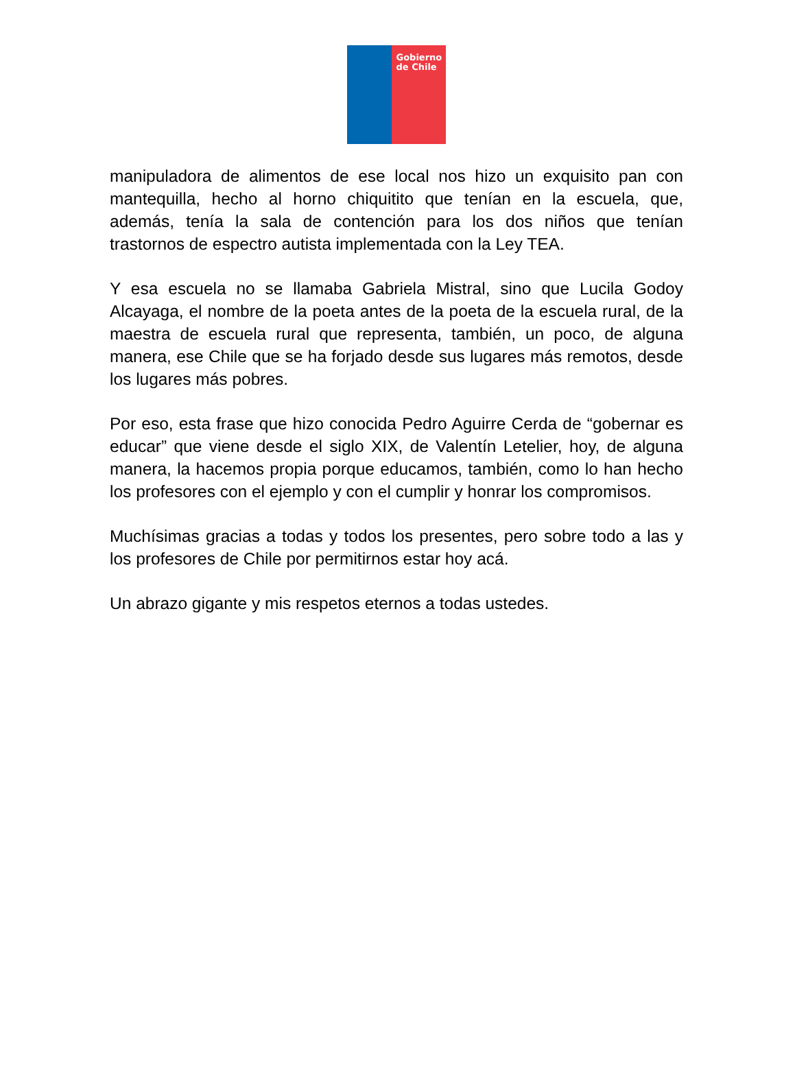Gobierno de Chile
manipuladora de alimentos de ese local nos hizo un exquisito pan con mantequilla, hecho al horno chiquitito que tenían en la escuela, que, además, tenía la sala de contención para los dos niños que tenían trastornos de espectro autista implementada con la Ley TEA.
Y esa escuela no se llamaba Gabriela Mistral, sino que Lucila Godoy Alcayaga, el nombre de la poeta antes de la poeta de la escuela rural, de la maestra de escuela rural que representa, también, un poco, de alguna manera, ese Chile que se ha forjado desde sus lugares más remotos, desde los lugares más pobres.
Por eso, esta frase que hizo conocida Pedro Aguirre Cerda de “gobernar es educar” que viene desde el siglo XIX, de Valentín Letelier, hoy, de alguna manera, la hacemos propia porque educamos, también, como lo han hecho los profesores con el ejemplo y con el cumplir y honrar los compromisos.
Muchísimas gracias a todas y todos los presentes, pero sobre todo a las y los profesores de Chile por permitirnos estar hoy acá.
Un abrazo gigante y mis respetos eternos a todas ustedes.